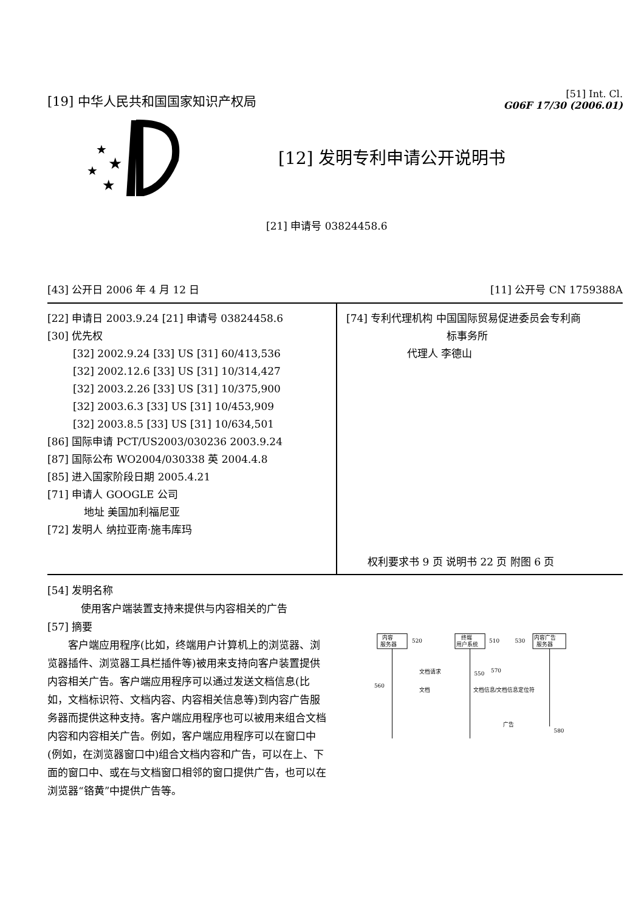[19] 中华人民共和国国家知识产权局
[51] Int. Cl.
G06F 17/30 (2006.01)
★
★
★
★
[12] 发明专利申请公开说明书
[21] 申请号 03824458.6
[43] 公开日 2006 年 4 月 12 日 [11] 公开号 CN 1759388A
[22] 申请日 2003.9.24 [21] 申请号 03824458.6
[30] 优先权
[32] 2002.9.24 [33] US [31] 60/413,536
[32] 2002.12.6 [33] US [31] 10/314,427
[32] 2003.2.26 [33] US [31] 10/375,900
[32] 2003.6.3 [33] US [31] 10/453,909
[32] 2003.8.5 [33] US [31] 10/634,501
[86] 国际申请 PCT/US2003/030236 2003.9.24
[87] 国际公布 WO2004/030338 英 2004.4.8
[85] 进入国家阶段日期 2005.4.21
[71] 申请人 GOOGLE 公司
地址 美国加利福尼亚
[72] 发明人 纳拉亚南·施韦库玛
[74] 专利代理机构 中国国际贸易促进委员会专利商
标事务所
代理人 李德山
权利要求书 9 页 说明书 22 页 附图 6 页
[54] 发明名称
使用客户端装置支持来提供与内容相关的广告
[57] 摘要
客户端应用程序(比如，终端用户计算机上的浏览器、浏览器插件、浏览器工具栏插件等)被用来支持向客户装置提供内容相关广告。客户端应用程序可以通过发送文档信息(比如，文档标识符、文档内容、内容相关信息等)到内容广告服务器而提供这种支持。客户端应用程序也可以被用来组合文档内容和内容相关广告。例如，客户端应用程序可以在窗口中(例如，在浏览器窗口中)组合文档内容和广告，可以在上、下面的窗口中、或在与文档窗口相邻的窗口提供广告，也可以在浏览器“铬黄”中提供广告等。
内容
服务器
520
终端
用户系统
510
内容广告
服务器
530
文档请求
550
文档
560
文档信息/文档信息定位符
570
广告
580